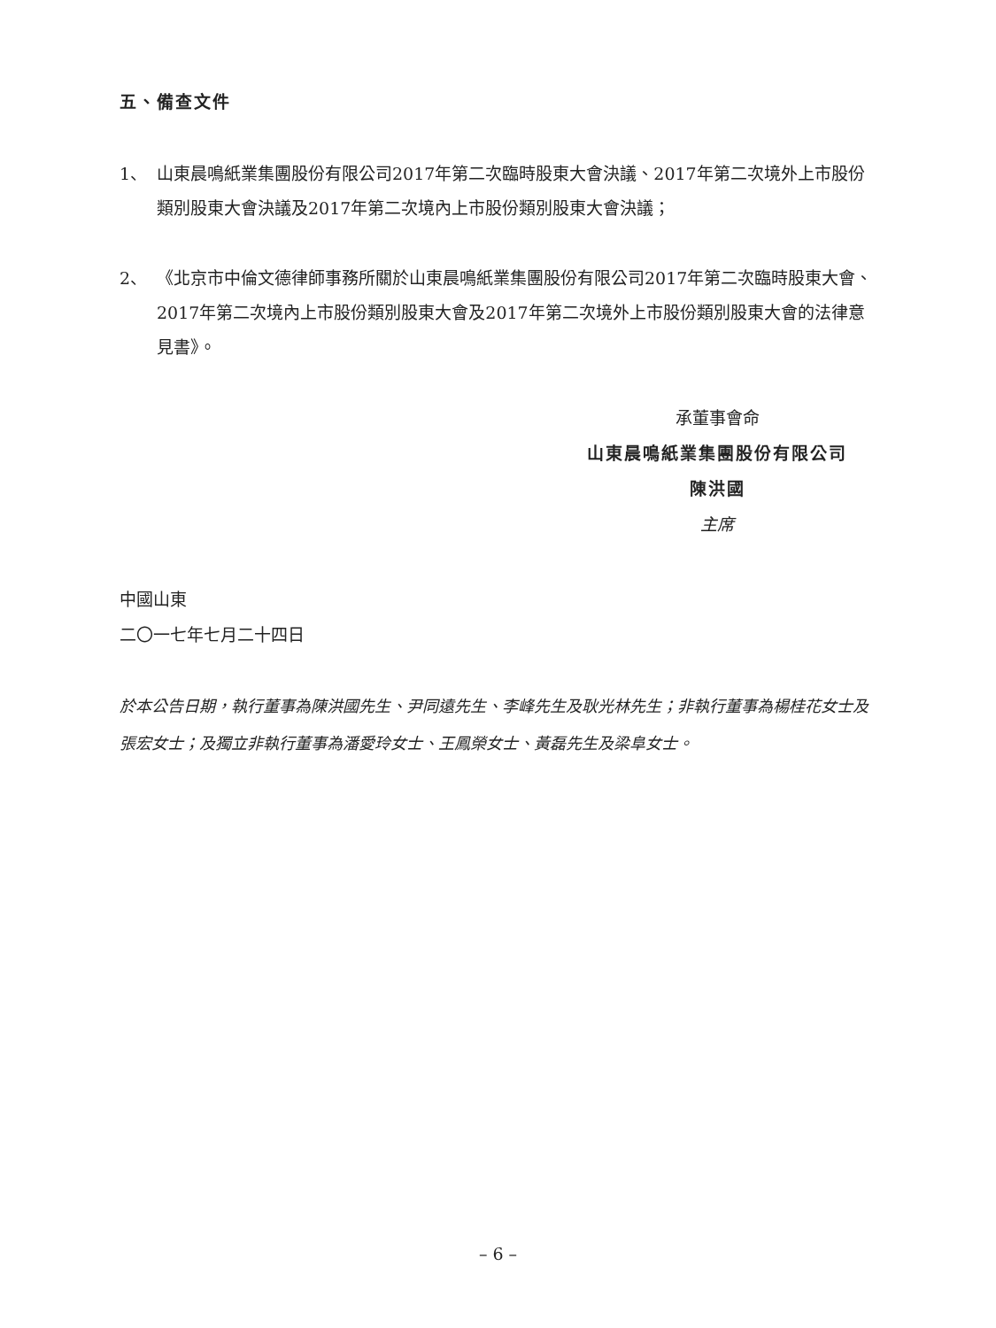五、備查文件
1、 山東晨鳴紙業集團股份有限公司2017年第二次臨時股東大會決議、2017年第二次境外上市股份類別股東大會決議及2017年第二次境內上市股份類別股東大會決議；
2、 《北京市中倫文德律師事務所關於山東晨鳴紙業集團股份有限公司2017年第二次臨時股東大會、2017年第二次境內上市股份類別股東大會及2017年第二次境外上市股份類別股東大會的法律意見書》。
承董事會命
山東晨鳴紙業集團股份有限公司
陳洪國
主席
中國山東
二〇一七年七月二十四日
於本公告日期，執行董事為陳洪國先生、尹同遠先生、李峰先生及耿光林先生；非執行董事為楊桂花女士及張宏女士；及獨立非執行董事為潘愛玲女士、王鳳榮女士、黃磊先生及梁阜女士。
– 6 –